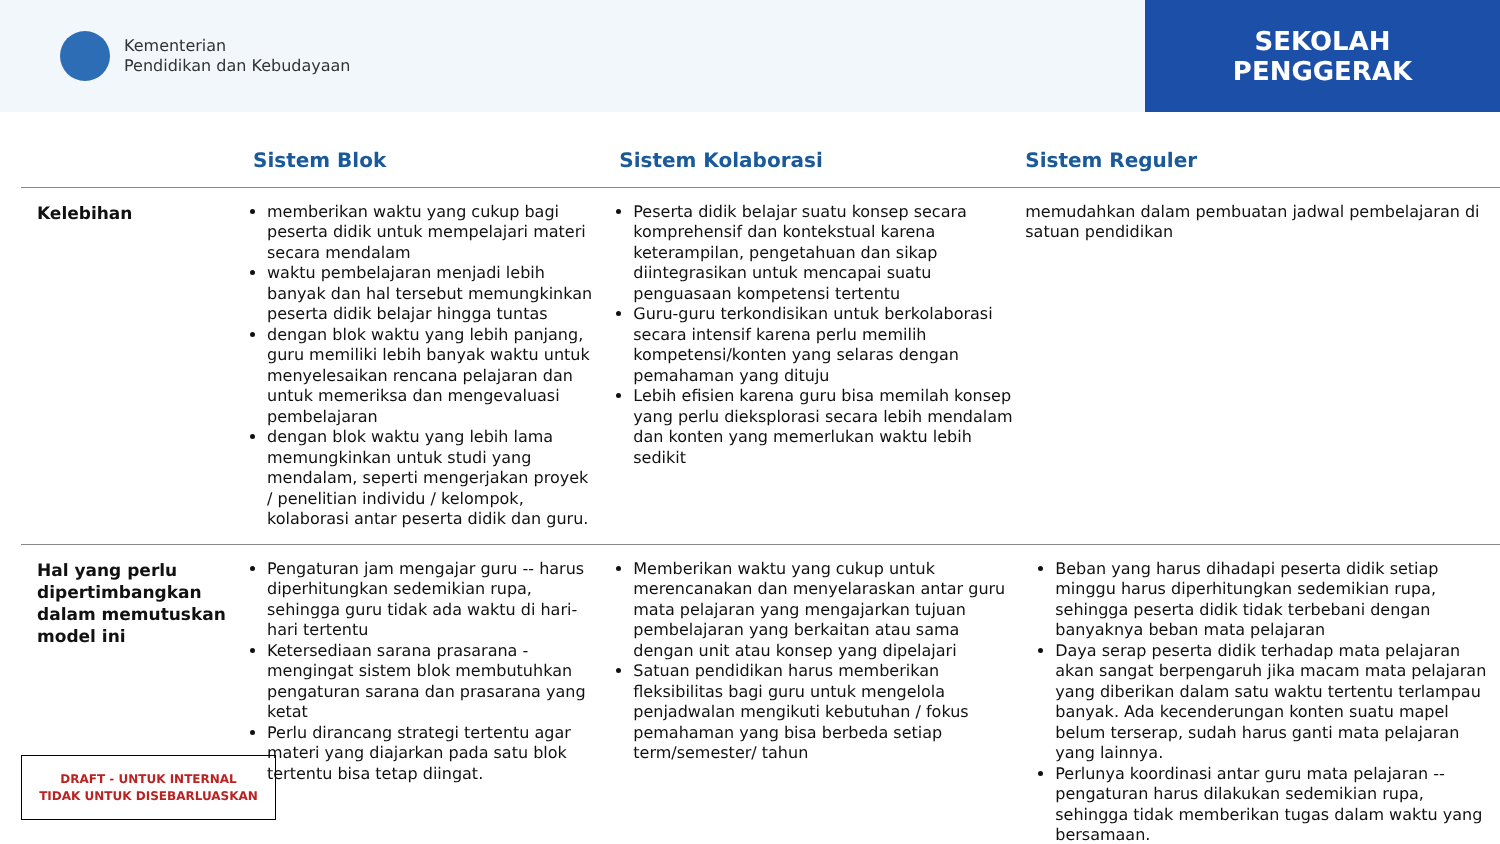Kementerian
Pendidikan dan Kebudayaan
SEKOLAH
PENGGERAK
| | Sistem Blok | Sistem Kolaborasi | Sistem Reguler |
| --- | --- | --- | --- |
| Kelebihan | memberikan waktu yang cukup bagi peserta didik untuk mempelajari materi secara mendalam waktu pembelajaran menjadi lebih banyak dan hal tersebut memungkinkan peserta didik belajar hingga tuntas dengan blok waktu yang lebih panjang, guru memiliki lebih banyak waktu untuk menyelesaikan rencana pelajaran dan untuk memeriksa dan mengevaluasi pembelajaran dengan blok waktu yang lebih lama memungkinkan untuk studi yang mendalam, seperti mengerjakan proyek / penelitian individu / kelompok, kolaborasi antar peserta didik dan guru. | Peserta didik belajar suatu konsep secara komprehensif dan kontekstual karena keterampilan, pengetahuan dan sikap diintegrasikan untuk mencapai suatu penguasaan kompetensi tertentu Guru-guru terkondisikan untuk berkolaborasi secara intensif karena perlu memilih kompetensi/konten yang selaras dengan pemahaman yang dituju Lebih efisien karena guru bisa memilah konsep yang perlu dieksplorasi secara lebih mendalam dan konten yang memerlukan waktu lebih sedikit | memudahkan dalam pembuatan jadwal pembelajaran di satuan pendidikan |
| Hal yang perlu dipertimbangkan dalam memutuskan model ini | Pengaturan jam mengajar guru -- harus diperhitungkan sedemikian rupa, sehingga guru tidak ada waktu di hari-hari tertentu Ketersediaan sarana prasarana - mengingat sistem blok membutuhkan pengaturan sarana dan prasarana yang ketat Perlu dirancang strategi tertentu agar materi yang diajarkan pada satu blok tertentu bisa tetap diingat. | Memberikan waktu yang cukup untuk merencanakan dan menyelaraskan antar guru mata pelajaran yang mengajarkan tujuan pembelajaran yang berkaitan atau sama dengan unit atau konsep yang dipelajari Satuan pendidikan harus memberikan fleksibilitas bagi guru untuk mengelola penjadwalan mengikuti kebutuhan / fokus pemahaman yang bisa berbeda setiap term/semester/ tahun | Beban yang harus dihadapi peserta didik setiap minggu harus diperhitungkan sedemikian rupa, sehingga peserta didik tidak terbebani dengan banyaknya beban mata pelajaran Daya serap peserta didik terhadap mata pelajaran akan sangat berpengaruh jika macam mata pelajaran yang diberikan dalam satu waktu tertentu terlampau banyak. Ada kecenderungan konten suatu mapel belum terserap, sudah harus ganti mata pelajaran yang lainnya. Perlunya koordinasi antar guru mata pelajaran -- pengaturan harus dilakukan sedemikian rupa, sehingga tidak memberikan tugas dalam waktu yang bersamaan. |
DRAFT - UNTUK INTERNAL
TIDAK UNTUK DISEBARLUASKAN